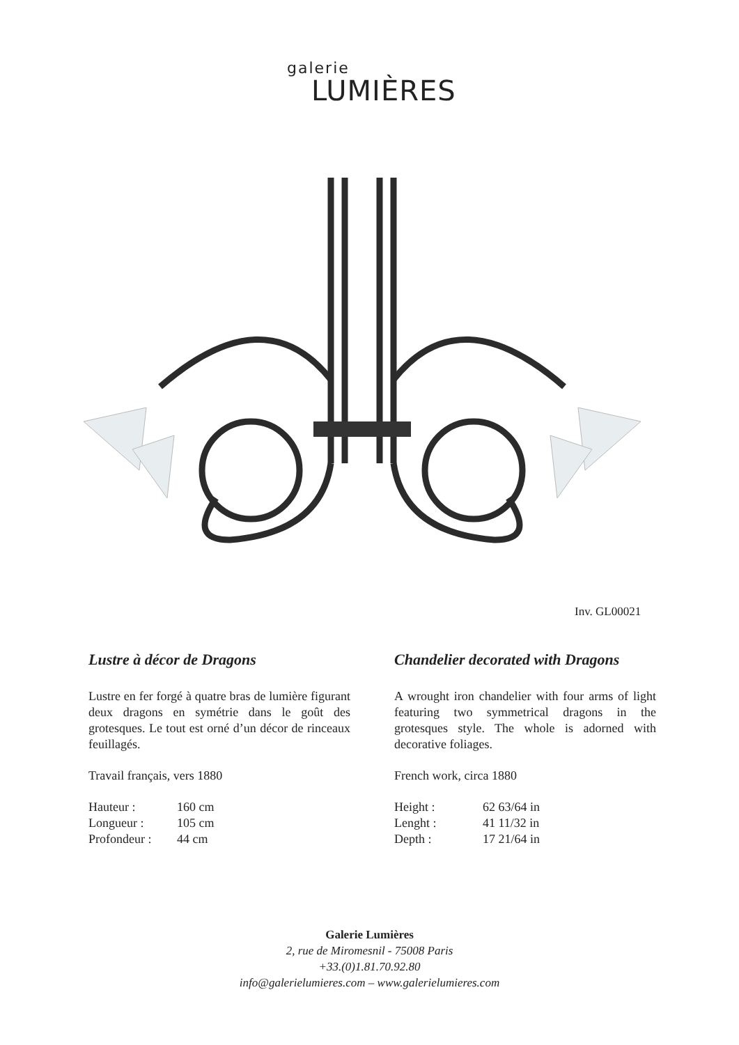galerie
LUMIÈRES
Inv. GL00021
Lustre à décor de Dragons
Lustre en fer forgé à quatre bras de lumière figurant deux dragons en symétrie dans le goût des grotesques. Le tout est orné d’un décor de rinceaux feuillagés.
Travail français, vers 1880
| Hauteur : | 160 cm |
| Longueur : | 105 cm |
| Profondeur : | 44 cm |
Chandelier decorated with Dragons
A wrought iron chandelier with four arms of light featuring two symmetrical dragons in the grotesques style. The whole is adorned with decorative foliages.
French work, circa 1880
| Height : | 62 63/64 in |
| Lenght : | 41 11/32 in |
| Depth : | 17 21/64 in |
Galerie Lumières
2, rue de Miromesnil - 75008 Paris
+33.(0)1.81.70.92.80
info@galerielumieres.com – www.galerielumieres.com